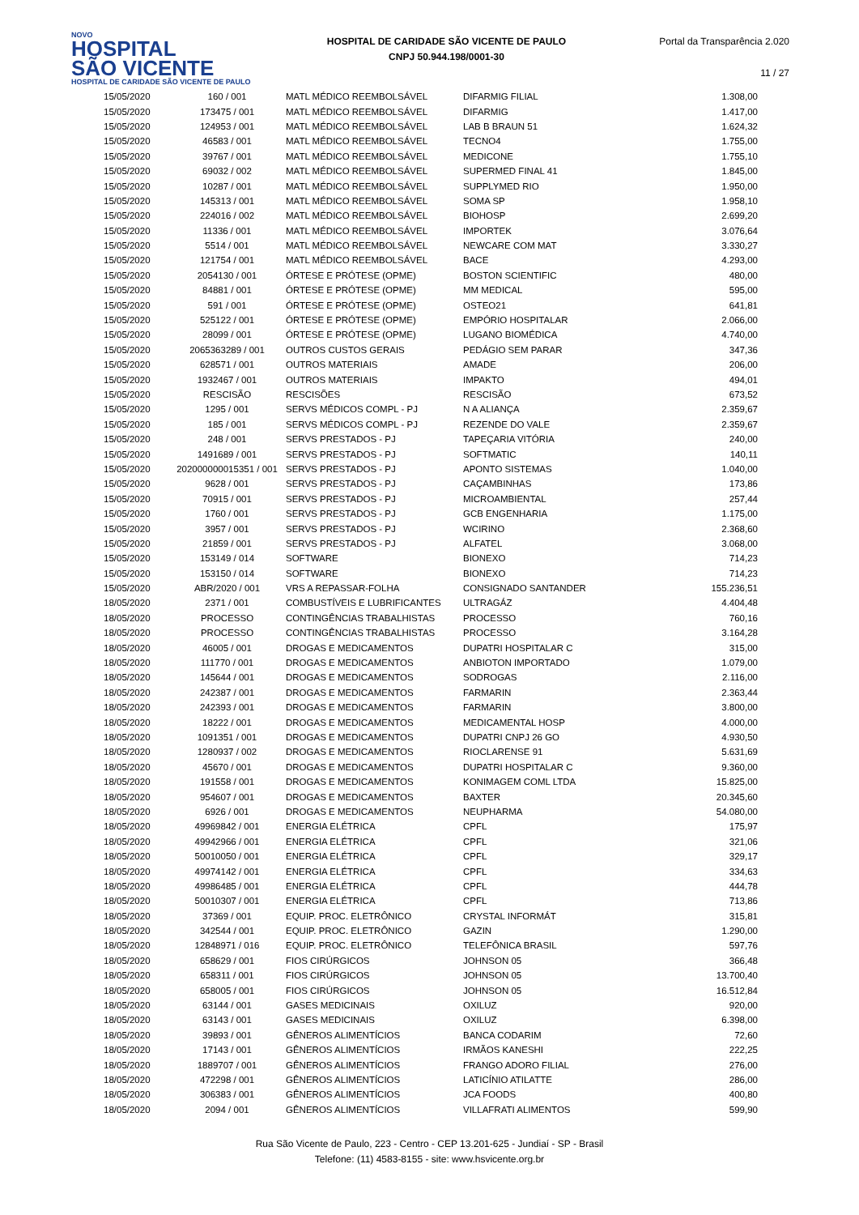NOVO
HOSPITAL
SÃO VICENTE
HOSPITAL DE CARIDADE SÃO VICENTE DE PAULO
HOSPITAL DE CARIDADE SÃO VICENTE DE PAULO
CNPJ 50.944.198/0001-30
Portal da Transparência 2.020
11 / 27
| 15/05/2020 | 160 / 001 | MATL MÉDICO REEMBOLSÁVEL | DIFARMIG FILIAL | 1.308,00 |
| 15/05/2020 | 173475 / 001 | MATL MÉDICO REEMBOLSÁVEL | DIFARMIG | 1.417,00 |
| 15/05/2020 | 124953 / 001 | MATL MÉDICO REEMBOLSÁVEL | LAB B BRAUN 51 | 1.624,32 |
| 15/05/2020 | 46583 / 001 | MATL MÉDICO REEMBOLSÁVEL | TECNO4 | 1.755,00 |
| 15/05/2020 | 39767 / 001 | MATL MÉDICO REEMBOLSÁVEL | MEDICONE | 1.755,10 |
| 15/05/2020 | 69032 / 002 | MATL MÉDICO REEMBOLSÁVEL | SUPERMED FINAL 41 | 1.845,00 |
| 15/05/2020 | 10287 / 001 | MATL MÉDICO REEMBOLSÁVEL | SUPPLYMED RIO | 1.950,00 |
| 15/05/2020 | 145313 / 001 | MATL MÉDICO REEMBOLSÁVEL | SOMA SP | 1.958,10 |
| 15/05/2020 | 224016 / 002 | MATL MÉDICO REEMBOLSÁVEL | BIOHOSP | 2.699,20 |
| 15/05/2020 | 11336 / 001 | MATL MÉDICO REEMBOLSÁVEL | IMPORTEK | 3.076,64 |
| 15/05/2020 | 5514 / 001 | MATL MÉDICO REEMBOLSÁVEL | NEWCARE COM MAT | 3.330,27 |
| 15/05/2020 | 121754 / 001 | MATL MÉDICO REEMBOLSÁVEL | BACE | 4.293,00 |
| 15/05/2020 | 2054130 / 001 | ÓRTESE E PRÓTESE (OPME) | BOSTON SCIENTIFIC | 480,00 |
| 15/05/2020 | 84881 / 001 | ÓRTESE E PRÓTESE (OPME) | MM MEDICAL | 595,00 |
| 15/05/2020 | 591 / 001 | ÓRTESE E PRÓTESE (OPME) | OSTEO21 | 641,81 |
| 15/05/2020 | 525122 / 001 | ÓRTESE E PRÓTESE (OPME) | EMPÓRIO HOSPITALAR | 2.066,00 |
| 15/05/2020 | 28099 / 001 | ÓRTESE E PRÓTESE (OPME) | LUGANO BIOMÉDICA | 4.740,00 |
| 15/05/2020 | 2065363289 / 001 | OUTROS CUSTOS GERAIS | PEDÁGIO SEM PARAR | 347,36 |
| 15/05/2020 | 628571 / 001 | OUTROS MATERIAIS | AMADE | 206,00 |
| 15/05/2020 | 1932467 / 001 | OUTROS MATERIAIS | IMPAKTO | 494,01 |
| 15/05/2020 | RESCISÃO | RESCISÕES | RESCISÃO | 673,52 |
| 15/05/2020 | 1295 / 001 | SERVS MÉDICOS COMPL - PJ | N A ALIANÇA | 2.359,67 |
| 15/05/2020 | 185 / 001 | SERVS MÉDICOS COMPL - PJ | REZENDE DO VALE | 2.359,67 |
| 15/05/2020 | 248 / 001 | SERVS PRESTADOS - PJ | TAPEÇARIA VITÓRIA | 240,00 |
| 15/05/2020 | 1491689 / 001 | SERVS PRESTADOS - PJ | SOFTMATIC | 140,11 |
| 15/05/2020 | 202000000015351 / 001 | SERVS PRESTADOS - PJ | APONTO SISTEMAS | 1.040,00 |
| 15/05/2020 | 9628 / 001 | SERVS PRESTADOS - PJ | CAÇAMBINHAS | 173,86 |
| 15/05/2020 | 70915 / 001 | SERVS PRESTADOS - PJ | MICROAMBIENTAL | 257,44 |
| 15/05/2020 | 1760 / 001 | SERVS PRESTADOS - PJ | GCB ENGENHARIA | 1.175,00 |
| 15/05/2020 | 3957 / 001 | SERVS PRESTADOS - PJ | WCIRINO | 2.368,60 |
| 15/05/2020 | 21859 / 001 | SERVS PRESTADOS - PJ | ALFATEL | 3.068,00 |
| 15/05/2020 | 153149 / 014 | SOFTWARE | BIONEXO | 714,23 |
| 15/05/2020 | 153150 / 014 | SOFTWARE | BIONEXO | 714,23 |
| 15/05/2020 | ABR/2020 / 001 | VRS A REPASSAR-FOLHA | CONSIGNADO SANTANDER | 155.236,51 |
| 18/05/2020 | 2371 / 001 | COMBUSTÍVEIS E LUBRIFICANTES | ULTRAGÁZ | 4.404,48 |
| 18/05/2020 | PROCESSO | CONTINGÊNCIAS TRABALHISTAS | PROCESSO | 760,16 |
| 18/05/2020 | PROCESSO | CONTINGÊNCIAS TRABALHISTAS | PROCESSO | 3.164,28 |
| 18/05/2020 | 46005 / 001 | DROGAS E MEDICAMENTOS | DUPATRI HOSPITALAR C | 315,00 |
| 18/05/2020 | 111770 / 001 | DROGAS E MEDICAMENTOS | ANBIOTON IMPORTADO | 1.079,00 |
| 18/05/2020 | 145644 / 001 | DROGAS E MEDICAMENTOS | SODROGAS | 2.116,00 |
| 18/05/2020 | 242387 / 001 | DROGAS E MEDICAMENTOS | FARMARIN | 2.363,44 |
| 18/05/2020 | 242393 / 001 | DROGAS E MEDICAMENTOS | FARMARIN | 3.800,00 |
| 18/05/2020 | 18222 / 001 | DROGAS E MEDICAMENTOS | MEDICAMENTAL HOSP | 4.000,00 |
| 18/05/2020 | 1091351 / 001 | DROGAS E MEDICAMENTOS | DUPATRI CNPJ 26 GO | 4.930,50 |
| 18/05/2020 | 1280937 / 002 | DROGAS E MEDICAMENTOS | RIOCLARENSE 91 | 5.631,69 |
| 18/05/2020 | 45670 / 001 | DROGAS E MEDICAMENTOS | DUPATRI HOSPITALAR C | 9.360,00 |
| 18/05/2020 | 191558 / 001 | DROGAS E MEDICAMENTOS | KONIMAGEM COML LTDA | 15.825,00 |
| 18/05/2020 | 954607 / 001 | DROGAS E MEDICAMENTOS | BAXTER | 20.345,60 |
| 18/05/2020 | 6926 / 001 | DROGAS E MEDICAMENTOS | NEUPHARMA | 54.080,00 |
| 18/05/2020 | 49969842 / 001 | ENERGIA ELÉTRICA | CPFL | 175,97 |
| 18/05/2020 | 49942966 / 001 | ENERGIA ELÉTRICA | CPFL | 321,06 |
| 18/05/2020 | 50010050 / 001 | ENERGIA ELÉTRICA | CPFL | 329,17 |
| 18/05/2020 | 49974142 / 001 | ENERGIA ELÉTRICA | CPFL | 334,63 |
| 18/05/2020 | 49986485 / 001 | ENERGIA ELÉTRICA | CPFL | 444,78 |
| 18/05/2020 | 50010307 / 001 | ENERGIA ELÉTRICA | CPFL | 713,86 |
| 18/05/2020 | 37369 / 001 | EQUIP. PROC. ELETRÔNICO | CRYSTAL INFORMÁT | 315,81 |
| 18/05/2020 | 342544 / 001 | EQUIP. PROC. ELETRÔNICO | GAZIN | 1.290,00 |
| 18/05/2020 | 12848971 / 016 | EQUIP. PROC. ELETRÔNICO | TELEFÔNICA BRASIL | 597,76 |
| 18/05/2020 | 658629 / 001 | FIOS CIRÚRGICOS | JOHNSON 05 | 366,48 |
| 18/05/2020 | 658311 / 001 | FIOS CIRÚRGICOS | JOHNSON 05 | 13.700,40 |
| 18/05/2020 | 658005 / 001 | FIOS CIRÚRGICOS | JOHNSON 05 | 16.512,84 |
| 18/05/2020 | 63144 / 001 | GASES MEDICINAIS | OXILUZ | 920,00 |
| 18/05/2020 | 63143 / 001 | GASES MEDICINAIS | OXILUZ | 6.398,00 |
| 18/05/2020 | 39893 / 001 | GÊNEROS ALIMENTÍCIOS | BANCA CODARIM | 72,60 |
| 18/05/2020 | 17143 / 001 | GÊNEROS ALIMENTÍCIOS | IRMÃOS KANESHI | 222,25 |
| 18/05/2020 | 1889707 / 001 | GÊNEROS ALIMENTÍCIOS | FRANGO ADORO FILIAL | 276,00 |
| 18/05/2020 | 472298 / 001 | GÊNEROS ALIMENTÍCIOS | LATICÍNIO ATILATTE | 286,00 |
| 18/05/2020 | 306383 / 001 | GÊNEROS ALIMENTÍCIOS | JCA FOODS | 400,80 |
| 18/05/2020 | 2094 / 001 | GÊNEROS ALIMENTÍCIOS | VILLAFRATI ALIMENTOS | 599,90 |
Rua São Vicente de Paulo, 223 - Centro - CEP 13.201-625 - Jundiaí - SP - Brasil
Telefone: (11) 4583-8155 - site: www.hsvicente.org.br